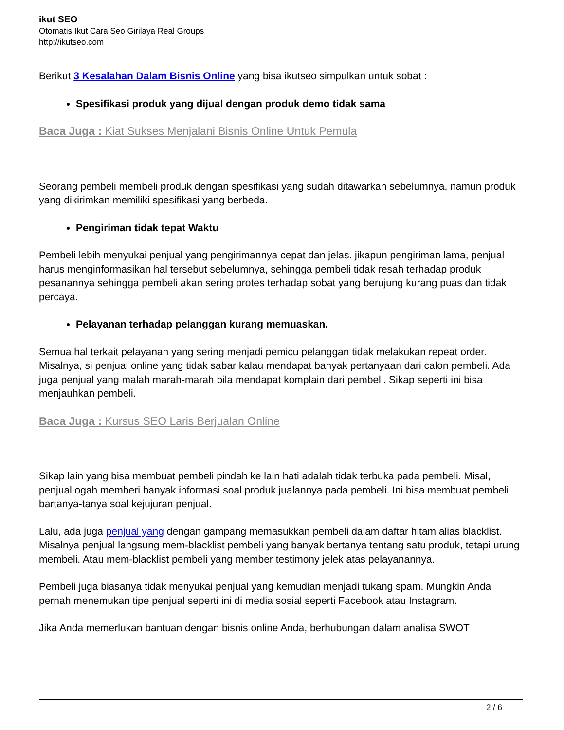ikut SEO
Otomatis Ikut Cara Seo Girilaya Real Groups
http://ikutseo.com
Berikut 3 Kesalahan Dalam Bisnis Online yang bisa ikutseo simpulkan untuk sobat :
Spesifikasi produk yang dijual dengan produk demo tidak sama
Baca Juga : Kiat Sukses Menjalani Bisnis Online Untuk Pemula
Seorang pembeli membeli produk dengan spesifikasi yang sudah ditawarkan sebelumnya, namun produk yang dikirimkan memiliki spesifikasi yang berbeda.
Pengiriman tidak tepat Waktu
Pembeli lebih menyukai penjual yang pengirimannya cepat dan jelas. jikapun pengiriman lama, penjual harus menginformasikan hal tersebut sebelumnya, sehingga pembeli tidak resah terhadap produk pesanannya sehingga pembeli akan sering protes terhadap sobat yang berujung kurang puas dan tidak percaya.
Pelayanan terhadap pelanggan kurang memuaskan.
Semua hal terkait pelayanan yang sering menjadi pemicu pelanggan tidak melakukan repeat order. Misalnya, si penjual online yang tidak sabar kalau mendapat banyak pertanyaan dari calon pembeli. Ada juga penjual yang malah marah-marah bila mendapat komplain dari pembeli. Sikap seperti ini bisa menjauhkan pembeli.
Baca Juga : Kursus SEO Laris Berjualan Online
Sikap lain yang bisa membuat pembeli pindah ke lain hati adalah tidak terbuka pada pembeli. Misal, penjual ogah memberi banyak informasi soal produk jualannya pada pembeli. Ini bisa membuat pembeli bartanya-tanya soal kejujuran penjual.
Lalu, ada juga penjual yang dengan gampang memasukkan pembeli dalam daftar hitam alias blacklist. Misalnya penjual langsung mem-blacklist pembeli yang banyak bertanya tentang satu produk, tetapi urung membeli. Atau mem-blacklist pembeli yang member testimony jelek atas pelayanannya.
Pembeli juga biasanya tidak menyukai penjual yang kemudian menjadi tukang spam. Mungkin Anda pernah menemukan tipe penjual seperti ini di media sosial seperti Facebook atau Instagram.
Jika Anda memerlukan bantuan dengan bisnis online Anda, berhubungan dalam analisa SWOT
2 / 6